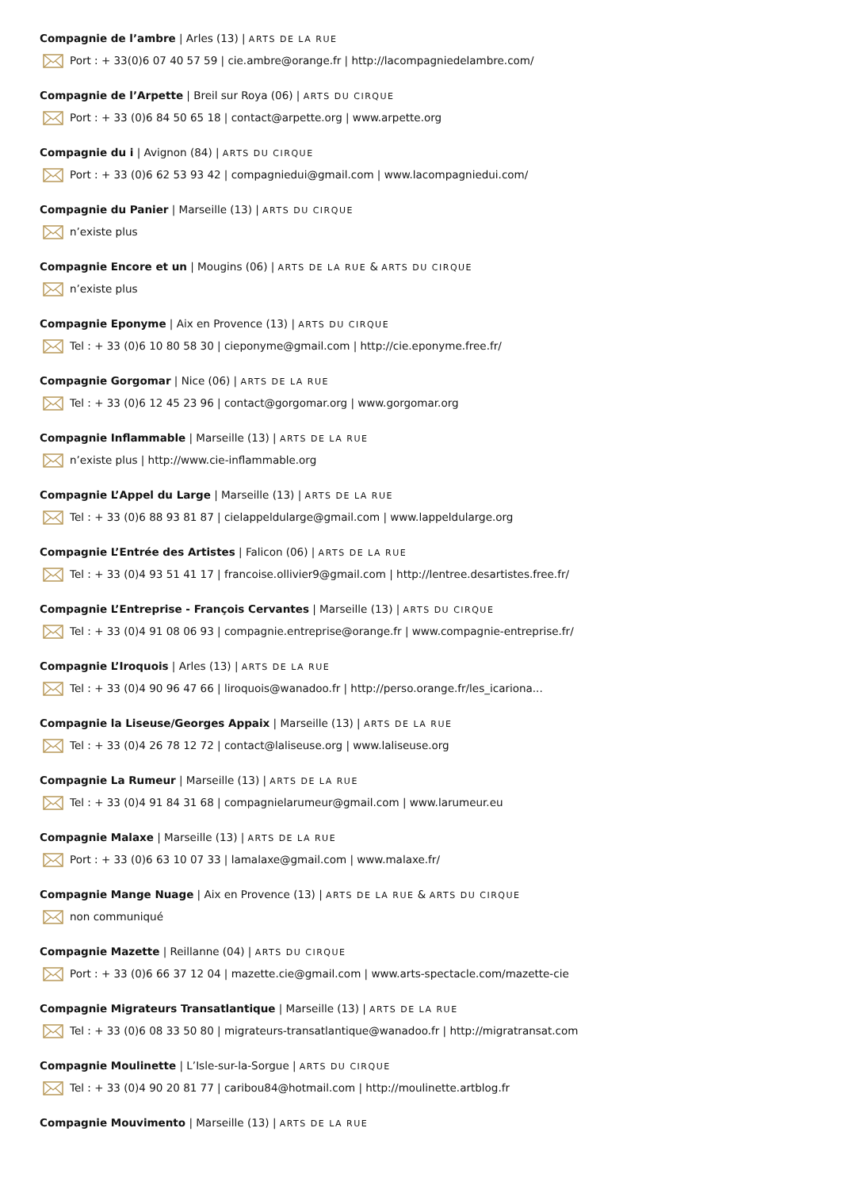Compagnie de l’ambre | Arles (13) | ARTS DE LA RUE
Port : + 33(0)6 07 40 57 59 | cie.ambre@orange.fr | http://lacompagniedelambre.com/
Compagnie de l’Arpette | Breil sur Roya (06) | ARTS DU CIRQUE
Port : + 33 (0)6 84 50 65 18 | contact@arpette.org | www.arpette.org
Compagnie du i | Avignon (84) | ARTS DU CIRQUE
Port : + 33 (0)6 62 53 93 42 | compagniedui@gmail.com | www.lacompagniedui.com/
Compagnie du Panier | Marseille (13) | ARTS DU CIRQUE
n’existe plus
Compagnie Encore et un | Mougins (06) | ARTS DE LA RUE & ARTS DU CIRQUE
n’existe plus
Compagnie Eponyme | Aix en Provence (13) | ARTS DU CIRQUE
Tel : + 33 (0)6 10 80 58 30 | cieponyme@gmail.com | http://cie.eponyme.free.fr/
Compagnie Gorgomar | Nice (06) | ARTS DE LA RUE
Tel : + 33 (0)6 12 45 23 96 | contact@gorgomar.org | www.gorgomar.org
Compagnie Inflammable | Marseille (13) | ARTS DE LA RUE
n’existe plus | http://www.cie-inflammable.org
Compagnie L’Appel du Large | Marseille (13) | ARTS DE LA RUE
Tel : + 33 (0)6 88 93 81 87 | cielappeldularge@gmail.com | www.lappeldularge.org
Compagnie L’Entrée des Artistes | Falicon (06) | ARTS DE LA RUE
Tel : + 33 (0)4 93 51 41 17 | francoise.ollivier9@gmail.com | http://lentree.desartistes.free.fr/
Compagnie L’Entreprise - François Cervantes | Marseille (13) | ARTS DU CIRQUE
Tel : + 33 (0)4 91 08 06 93 | compagnie.entreprise@orange.fr | www.compagnie-entreprise.fr/
Compagnie L’Iroquois | Arles (13) | ARTS DE LA RUE
Tel : + 33 (0)4 90 96 47 66 | liroquois@wanadoo.fr | http://perso.orange.fr/les_icariona...
Compagnie la Liseuse/Georges Appaix | Marseille (13) | ARTS DE LA RUE
Tel : + 33 (0)4 26 78 12 72 | contact@laliseuse.org | www.laliseuse.org
Compagnie La Rumeur | Marseille (13) | ARTS DE LA RUE
Tel : + 33 (0)4 91 84 31 68 | compagnielarumeur@gmail.com | www.larumeur.eu
Compagnie Malaxe | Marseille (13) | ARTS DE LA RUE
Port : + 33 (0)6 63 10 07 33 | lamalaxe@gmail.com | www.malaxe.fr/
Compagnie Mange Nuage | Aix en Provence (13) | ARTS DE LA RUE & ARTS DU CIRQUE
non communiqué
Compagnie Mazette | Reillanne (04) | ARTS DU CIRQUE
Port : + 33 (0)6 66 37 12 04 | mazette.cie@gmail.com | www.arts-spectacle.com/mazette-cie
Compagnie Migrateurs Transatlantique | Marseille (13) | ARTS DE LA RUE
Tel : + 33 (0)6 08 33 50 80 | migrateurs-transatlantique@wanadoo.fr | http://migratransat.com
Compagnie Moulinette | L’Isle-sur-la-Sorgue | ARTS DU CIRQUE
Tel : + 33 (0)4 90 20 81 77 | caribou84@hotmail.com | http://moulinette.artblog.fr
Compagnie Mouvimento | Marseille (13) | ARTS DE LA RUE